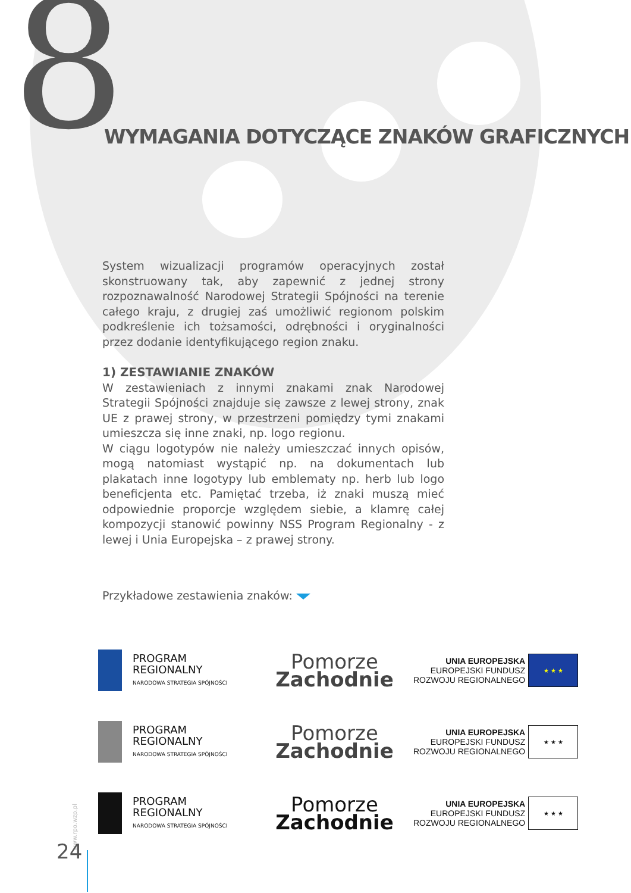8
WYMAGANIA DOTYCZĄCE ZNAKÓW GRAFICZNYCH
System wizualizacji programów operacyjnych został skonstruowany tak, aby zapewnić z jednej strony rozpoznawalność Narodowej Strategii Spójności na terenie całego kraju, z drugiej zaś umożliwić regionom polskim podkreślenie ich tożsamości, odrębności i oryginalności przez dodanie identyfikującego region znaku.
1) ZESTAWIANIE ZNAKÓW
W zestawieniach z innymi znakami znak Narodowej Strategii Spójności znajduje się zawsze z lewej strony, znak UE z prawej strony, w przestrzeni pomiędzy tymi znakami umieszcza się inne znaki, np. logo regionu.
W ciągu logotypów nie należy umieszczać innych opisów, mogą natomiast wystąpić np. na dokumentach lub plakatach inne logotypy lub emblematy np. herb lub logo beneficjenta etc. Pamiętać trzeba, iż znaki muszą mieć odpowiednie proporcje względem siebie, a klamrę całej kompozycji stanowić powinny NSS Program Regionalny - z lewej i Unia Europejska – z prawej strony.
Przykładowe zestawienia znaków:
PROGRAM
REGIONALNY
NARODOWA STRATEGIA SPÓJNOŚCI
Pomorze
Zachodnie
UNIA EUROPEJSKA
EUROPEJSKI FUNDUSZ
ROZWOJU REGIONALNEGO
★ ★ ★
PROGRAM
REGIONALNY
NARODOWA STRATEGIA SPÓJNOŚCI
Pomorze
Zachodnie
UNIA EUROPEJSKA
EUROPEJSKI FUNDUSZ
ROZWOJU REGIONALNEGO
★ ★ ★
PROGRAM
REGIONALNY
NARODOWA STRATEGIA SPÓJNOŚCI
Pomorze
Zachodnie
UNIA EUROPEJSKA
EUROPEJSKI FUNDUSZ
ROZWOJU REGIONALNEGO
★ ★ ★
www.rpo.wzp.pl
24